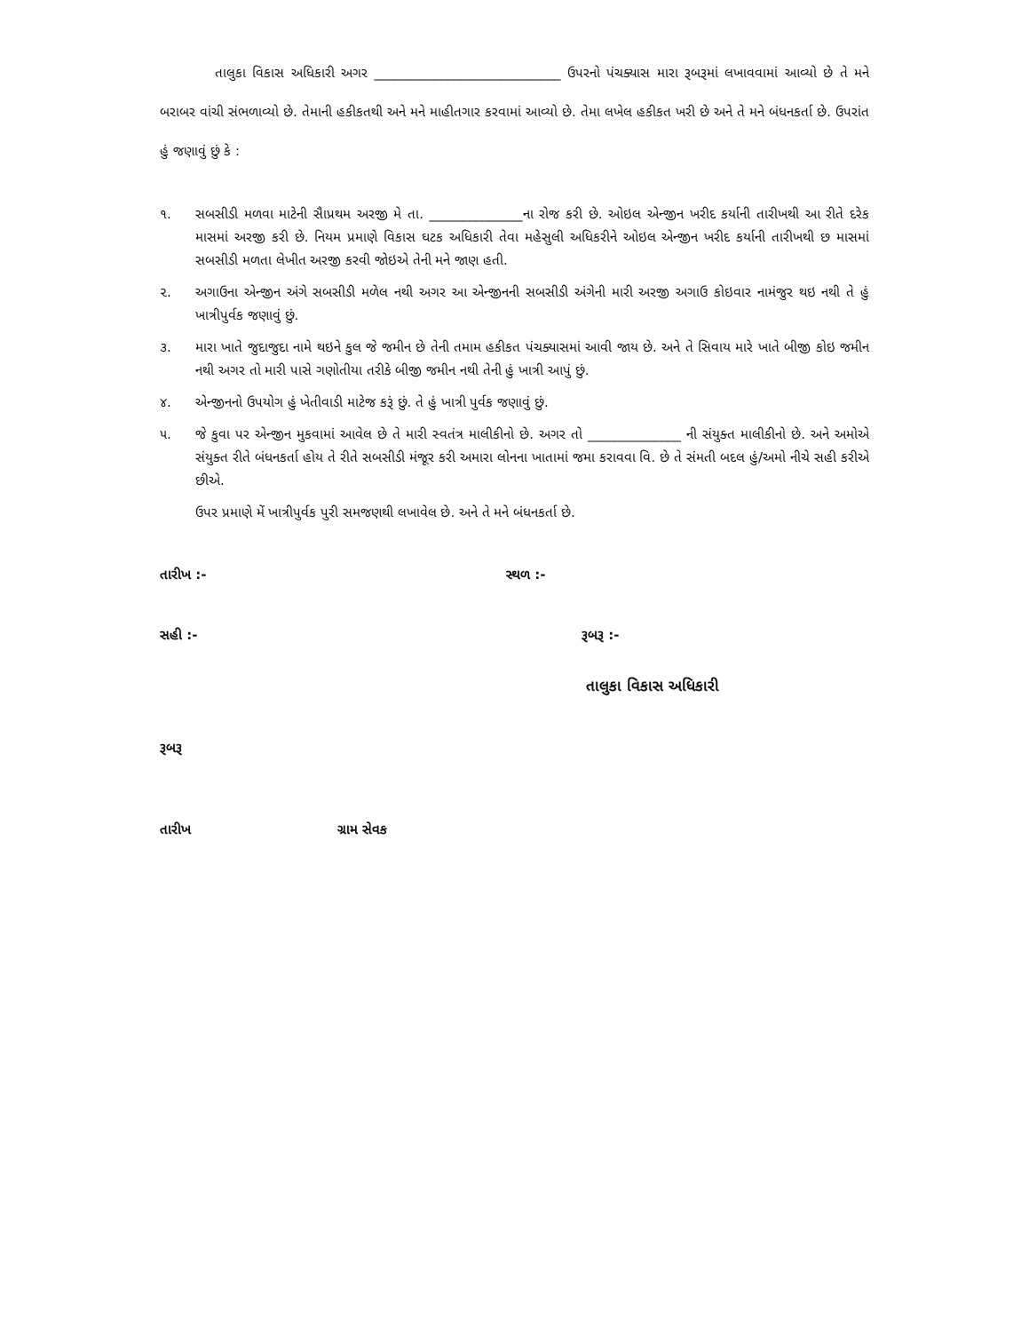તાલુકા વિકાસ અધિકારી અગર ____________________________ ઉપરનો પંચક્યાસ મારા રૂબરૂમાં લખાવવામાં આવ્યો છે તે મને બરાબર વાંચી સંભળાવ્યો છે. તેમાની હકીકતથી અને મને માહીતગાર કરવામાં આવ્યો છે. તેમા લખેલ હકીકત ખરી છે અને તે મને બંધનકર્તા છે. ઉપરાંત હું જણાવું છું કે :
૧. સબસીડી મળવા માટેની સૈાપ્રથમ અરજી મે તા. ______________ના રોજ કરી છે. ઓઇલ એન્જીન ખરીદ કર્યાની તારીખથી આ રીતે દરેક માસમાં અરજી કરી છે. નિયમ પ્રમાણે વિકાસ ઘટક અધિકારી તેવા મહેસુલી અધિકરીને ઓઇલ એન્જીન ખરીદ કર્યાની તારીખથી છ માસમાં સબસીડી મળતા લેખીત અરજી કરવી જોઇએ તેની મને જાણ હતી.
૨. અગાઉના એન્જીન અંગે સબસીડી મળેલ નથી અગર આ એન્જીનની સબસીડી અંગેની મારી અરજી અગાઉ કોઇવાર નામંજુર થઇ નથી તે હું ખાત્રીપુર્વક જણાવું છું.
૩. મારા ખાતે જુદાજુદા નામે થઇને કુલ જે જમીન છે તેની તમામ હકીકત પંચક્યાસમાં આવી જાય છે. અને તે સિવાય મારે ખાતે બીજી કોઇ જમીન નથી અગર તો મારી પાસે ગણોતીયા તરીકે બીજી જમીન નથી તેની હું ખાત્રી આપું છું.
૪. એન્જીનનો ઉપયોગ હું ખેતીવાડી માટેજ કરૂં છું. તે હું ખાત્રી પુર્વક જણાવું છું.
૫. જે કુવા પર એન્જીન મુકવામાં આવેલ છે તે મારી સ્વતંત્ર માલીકીનો છે. અગર તો ______________ ની સંયુક્ત માલીકીનો છે. અને અમોએ સંયુક્ત રીતે બંધનકર્તા હોય તે રીતે સબસીડી મંજૂર કરી અમારા લોનના ખાતામાં જમા કરાવવા વિ. છે તે સંમતી બદલ હું/અમો નીચે સહી કરીએ છીએ.
ઉપર પ્રમાણે મેં ખાત્રીપુર્વક પુરી સમજણથી લખાવેલ છે. અને તે મને બંધનકર્તા છે.
તારીખ :- સ્થળ :-
સહી :- રૂબરૂ :-
તાલુકા વિકાસ અધિકારી
રૂબરૂ
તારીખ ગ્રામ સેવક